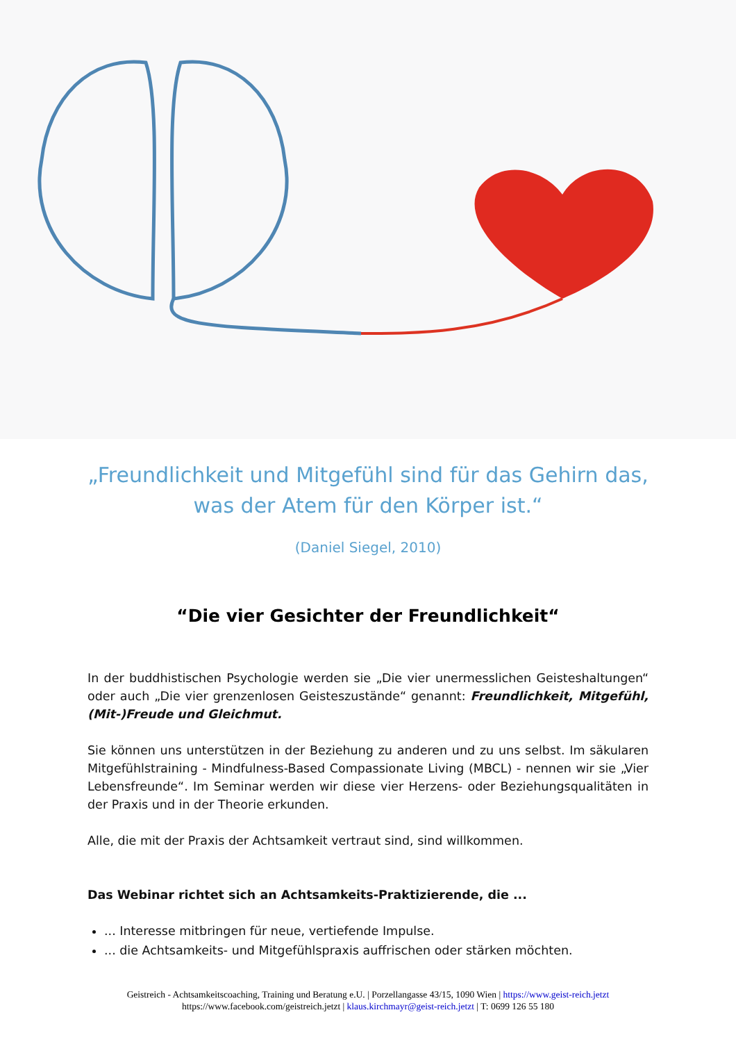„Freundlichkeit und Mitgefühl sind für das Gehirn das,
was der Atem für den Körper ist.“
(Daniel Siegel, 2010)
“Die vier Gesichter der Freundlichkeit“
In der buddhistischen Psychologie werden sie „Die vier unermesslichen Geisteshaltungen“ oder auch „Die vier grenzenlosen Geisteszustände“ genannt: Freundlichkeit, Mitgefühl, (Mit-)Freude und Gleichmut.
Sie können uns unterstützen in der Beziehung zu anderen und zu uns selbst. Im säkularen Mitgefühlstraining - Mindfulness-Based Compassionate Living (MBCL) - nennen wir sie „Vier Lebensfreunde“. Im Seminar werden wir diese vier Herzens- oder Beziehungsqualitäten in der Praxis und in der Theorie erkunden.
Alle, die mit der Praxis der Achtsamkeit vertraut sind, sind willkommen.
Das Webinar richtet sich an Achtsamkeits-Praktizierende, die ...
... Interesse mitbringen für neue, vertiefende Impulse.
... die Achtsamkeits- und Mitgefühlspraxis auffrischen oder stärken möchten.
Geistreich - Achtsamkeitscoaching, Training und Beratung e.U. | Porzellangasse 43/15, 1090 Wien | https://www.geist-reich.jetzt
https://www.facebook.com/geistreich.jetzt | klaus.kirchmayr@geist-reich.jetzt | T: 0699 126 55 180